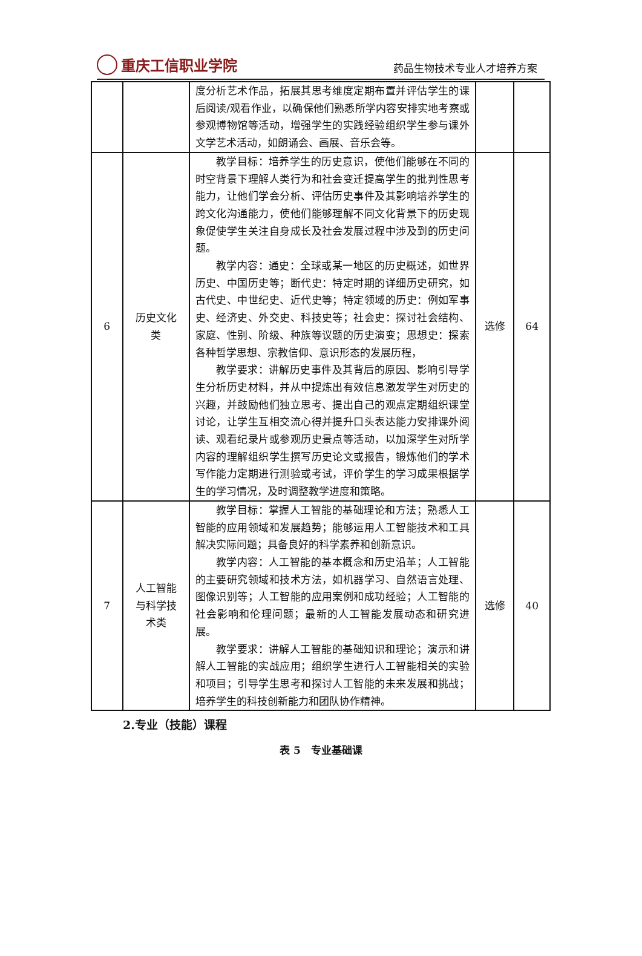重庆工信职业学院
药品生物技术专业人才培养方案
| | | 度分析艺术作品，拓展其思考维度定期布置并评估学生的课后阅读/观看作业，以确保他们熟悉所学内容安排实地考察或参观博物馆等活动，增强学生的实践经验组织学生参与课外文学艺术活动，如朗诵会、画展、音乐会等。 | | |
| 6 | 历史文化 类 | 教学目标：培养学生的历史意识，使他们能够在不同的时空背景下理解人类行为和社会变迁提高学生的批判性思考能力，让他们学会分析、评估历史事件及其影响培养学生的跨文化沟通能力，使他们能够理解不同文化背景下的历史现象促使学生关注自身成长及社会发展过程中涉及到的历史问题。 教学内容：通史：全球或某一地区的历史概述，如世界历史、中国历史等；断代史：特定时期的详细历史研究，如古代史、中世纪史、近代史等；特定领域的历史：例如军事史、经济史、外交史、科技史等；社会史：探讨社会结构、家庭、性别、阶级、种族等议题的历史演变；思想史：探索各种哲学思想、宗教信仰、意识形态的发展历程， 教学要求：讲解历史事件及其背后的原因、影响引导学生分析历史材料，并从中提炼出有效信息激发学生对历史的兴趣，并鼓励他们独立思考、提出自己的观点定期组织课堂讨论，让学生互相交流心得并提升口头表达能力安排课外阅读、观看纪录片或参观历史景点等活动，以加深学生对所学内容的理解组织学生撰写历史论文或报告，锻炼他们的学术写作能力定期进行测验或考试，评价学生的学习成果根据学生的学习情况，及时调整教学进度和策略。 | 选修 | 64 |
| 7 | 人工智能 与科学技 术类 | 教学目标：掌握人工智能的基础理论和方法；熟悉人工智能的应用领域和发展趋势；能够运用人工智能技术和工具解决实际问题；具备良好的科学素养和创新意识。 教学内容：人工智能的基本概念和历史沿革；人工智能的主要研究领域和技术方法，如机器学习、自然语言处理、图像识别等；人工智能的应用案例和成功经验；人工智能的社会影响和伦理问题；最新的人工智能发展动态和研究进展。 教学要求：讲解人工智能的基础知识和理论；演示和讲解人工智能的实战应用；组织学生进行人工智能相关的实验和项目；引导学生思考和探讨人工智能的未来发展和挑战；培养学生的科技创新能力和团队协作精神。 | 选修 | 40 |
2.专业（技能）课程
表 5　专业基础课